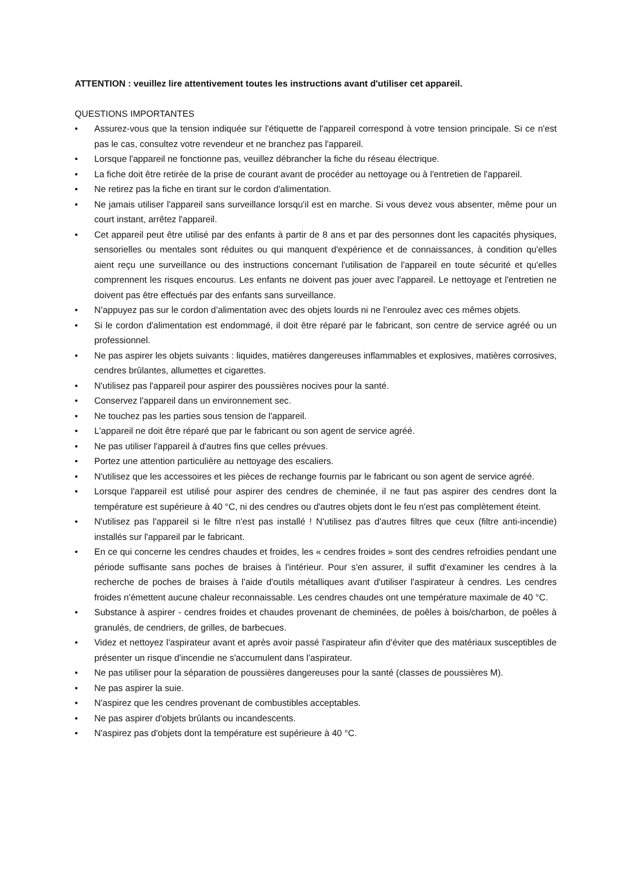ATTENTION : veuillez lire attentivement toutes les instructions avant d'utiliser cet appareil.
QUESTIONS IMPORTANTES
• Assurez-vous que la tension indiquée sur l'étiquette de l'appareil correspond à votre tension principale. Si ce n'est pas le cas, consultez votre revendeur et ne branchez pas l'appareil.
• Lorsque l'appareil ne fonctionne pas, veuillez débrancher la fiche du réseau électrique.
• La fiche doit être retirée de la prise de courant avant de procéder au nettoyage ou à l'entretien de l'appareil.
• Ne retirez pas la fiche en tirant sur le cordon d'alimentation.
• Ne jamais utiliser l'appareil sans surveillance lorsqu'il est en marche. Si vous devez vous absenter, même pour un court instant, arrêtez l'appareil.
• Cet appareil peut être utilisé par des enfants à partir de 8 ans et par des personnes dont les capacités physiques, sensorielles ou mentales sont réduites ou qui manquent d'expérience et de connaissances, à condition qu'elles aient reçu une surveillance ou des instructions concernant l'utilisation de l'appareil en toute sécurité et qu'elles comprennent les risques encourus. Les enfants ne doivent pas jouer avec l'appareil. Le nettoyage et l'entretien ne doivent pas être effectués par des enfants sans surveillance.
• N’appuyez pas sur le cordon d’alimentation avec des objets lourds ni ne l’enroulez avec ces mêmes objets.
• Si le cordon d'alimentation est endommagé, il doit être réparé par le fabricant, son centre de service agréé ou un professionnel.
• Ne pas aspirer les objets suivants : liquides, matières dangereuses inflammables et explosives, matières corrosives, cendres brûlantes, allumettes et cigarettes.
• N'utilisez pas l'appareil pour aspirer des poussières nocives pour la santé.
• Conservez l'appareil dans un environnement sec.
• Ne touchez pas les parties sous tension de l'appareil.
• L'appareil ne doit être réparé que par le fabricant ou son agent de service agréé.
• Ne pas utiliser l'appareil à d'autres fins que celles prévues.
• Portez une attention particulière au nettoyage des escaliers.
• N'utilisez que les accessoires et les pièces de rechange fournis par le fabricant ou son agent de service agréé.
• Lorsque l'appareil est utilisé pour aspirer des cendres de cheminée, il ne faut pas aspirer des cendres dont la température est supérieure à 40 °C, ni des cendres ou d'autres objets dont le feu n'est pas complètement éteint.
• N'utilisez pas l'appareil si le filtre n'est pas installé ! N'utilisez pas d'autres filtres que ceux (filtre anti-incendie) installés sur l'appareil par le fabricant.
• En ce qui concerne les cendres chaudes et froides, les « cendres froides » sont des cendres refroidies pendant une période suffisante sans poches de braises à l'intérieur. Pour s'en assurer, il suffit d'examiner les cendres à la recherche de poches de braises à l'aide d'outils métalliques avant d'utiliser l'aspirateur à cendres. Les cendres froides n'émettent aucune chaleur reconnaissable. Les cendres chaudes ont une température maximale de 40 °C.
• Substance à aspirer - cendres froides et chaudes provenant de cheminées, de poêles à bois/charbon, de poêles à granulés, de cendriers, de grilles, de barbecues.
• Videz et nettoyez l'aspirateur avant et après avoir passé l'aspirateur afin d'éviter que des matériaux susceptibles de présenter un risque d'incendie ne s'accumulent dans l'aspirateur.
• Ne pas utiliser pour la séparation de poussières dangereuses pour la santé (classes de poussières M).
• Ne pas aspirer la suie.
• N'aspirez que les cendres provenant de combustibles acceptables.
• Ne pas aspirer d'objets brûlants ou incandescents.
• N'aspirez pas d'objets dont la température est supérieure à 40 °C.